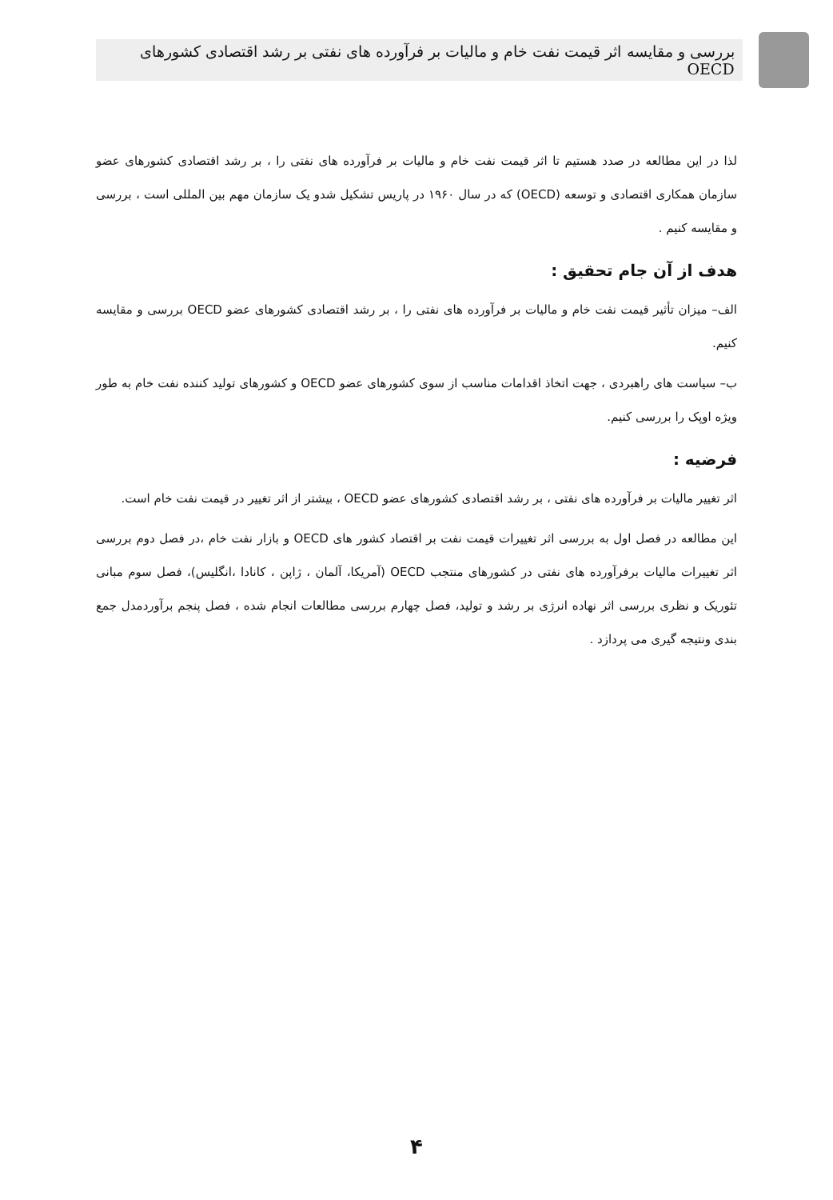بررسی و مقایسه اثر قیمت نفت خام و مالیات بر فرآورده های نفتی بر رشد اقتصادی کشورهای OECD
لذا در این مطالعه در صدد هستیم تا اثر قیمت نفت خام و مالیات بر فرآورده های نفتی را ، بر رشد اقتصادی کشورهای عضو سازمان همکاری اقتصادی و توسعه (OECD) که در سال ۱۹۶۰ در پاریس تشکیل شدو یک سازمان مهم بین المللی است ، بررسی و مقایسه کنیم .
هدف از آن جام تحقیق :
الف– میزان تأثیر قیمت نفت خام و مالیات بر فرآورده های نفتی را ، بر رشد اقتصادی کشورهای عضو OECD بررسی و مقایسه کنیم.
ب– سیاست های راهبردی ، جهت اتخاذ اقدامات مناسب از سوی کشورهای عضو OECD و کشورهای تولید کننده نفت خام به طور ویژه اوپک را بررسی کنیم.
فرضیه :
اثر تغییر مالیات بر فرآورده های نفتی ، بر رشد اقتصادی کشورهای عضو OECD ، بیشتر از اثر تغییر در قیمت نفت خام است.
این مطالعه در فصل اول به بررسی اثر تغییرات قیمت نفت بر اقتصاد کشور های OECD و بازار نفت خام ،در فصل دوم بررسی اثر تغییرات مالیات برفرآورده های نفتی در کشورهای منتجب OECD (آمریکا، آلمان ، ژاپن ، کانادا ،انگلیس)، فصل سوم مبانی تئوریک و نظری بررسی اثر نهاده انرژی بر رشد و تولید، فصل چهارم بررسی مطالعات انجام شده ، فصل پنجم برآوردمدل جمع بندی ونتیجه گیری می پردازد .
۴